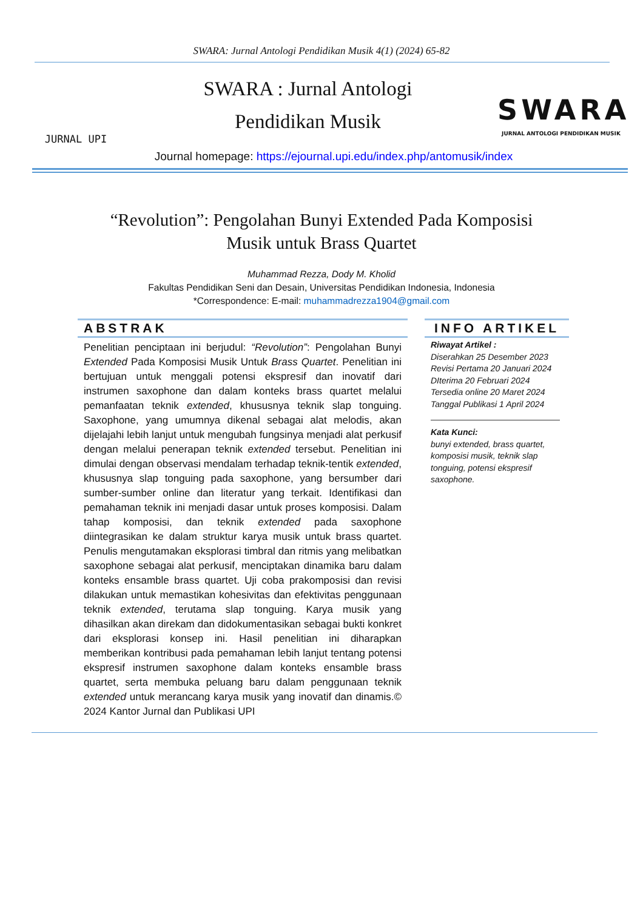SWARA: Jurnal Antologi Pendidikan Musik 4(1) (2024) 65-82
JURNAL UPI
SWARA : Jurnal Antologi
Pendidikan Musik
SWARA
JURNAL ANTOLOGI PENDIDIKAN MUSIK
Journal homepage: https://ejournal.upi.edu/index.php/antomusik/index
“Revolution”: Pengolahan Bunyi Extended Pada Komposisi
Musik untuk Brass Quartet
Muhammad Rezza, Dody M. Kholid
Fakultas Pendidikan Seni dan Desain, Universitas Pendidikan Indonesia, Indonesia
*Correspondence: E-mail: muhammadrezza1904@gmail.com
ABSTRAK
Penelitian penciptaan ini berjudul: “Revolution”: Pengolahan Bunyi Extended Pada Komposisi Musik Untuk Brass Quartet. Penelitian ini bertujuan untuk menggali potensi ekspresif dan inovatif dari instrumen saxophone dan dalam konteks brass quartet melalui pemanfaatan teknik extended, khususnya teknik slap tonguing. Saxophone, yang umumnya dikenal sebagai alat melodis, akan dijelajahi lebih lanjut untuk mengubah fungsinya menjadi alat perkusif dengan melalui penerapan teknik extended tersebut. Penelitian ini dimulai dengan observasi mendalam terhadap teknik-tentik extended, khususnya slap tonguing pada saxophone, yang bersumber dari sumber-sumber online dan literatur yang terkait. Identifikasi dan pemahaman teknik ini menjadi dasar untuk proses komposisi. Dalam tahap komposisi, dan teknik extended pada saxophone diintegrasikan ke dalam struktur karya musik untuk brass quartet. Penulis mengutamakan eksplorasi timbral dan ritmis yang melibatkan saxophone sebagai alat perkusif, menciptakan dinamika baru dalam konteks ensamble brass quartet. Uji coba prakomposisi dan revisi dilakukan untuk memastikan kohesivitas dan efektivitas penggunaan teknik extended, terutama slap tonguing. Karya musik yang dihasilkan akan direkam dan didokumentasikan sebagai bukti konkret dari eksplorasi konsep ini. Hasil penelitian ini diharapkan memberikan kontribusi pada pemahaman lebih lanjut tentang potensi ekspresif instrumen saxophone dalam konteks ensamble brass quartet, serta membuka peluang baru dalam penggunaan teknik extended untuk merancang karya musik yang inovatif dan dinamis.© 2024 Kantor Jurnal dan Publikasi UPI
INFO ARTIKEL
Riwayat Artikel :
Diserahkan 25 Desember 2023
Revisi Pertama 20 Januari 2024
DIterima 20 Februari 2024
Tersedia online 20 Maret 2024
Tanggal Publikasi 1 April 2024
Kata Kunci:
bunyi extended, brass quartet, komposisi musik, teknik slap tonguing, potensi ekspresif saxophone.